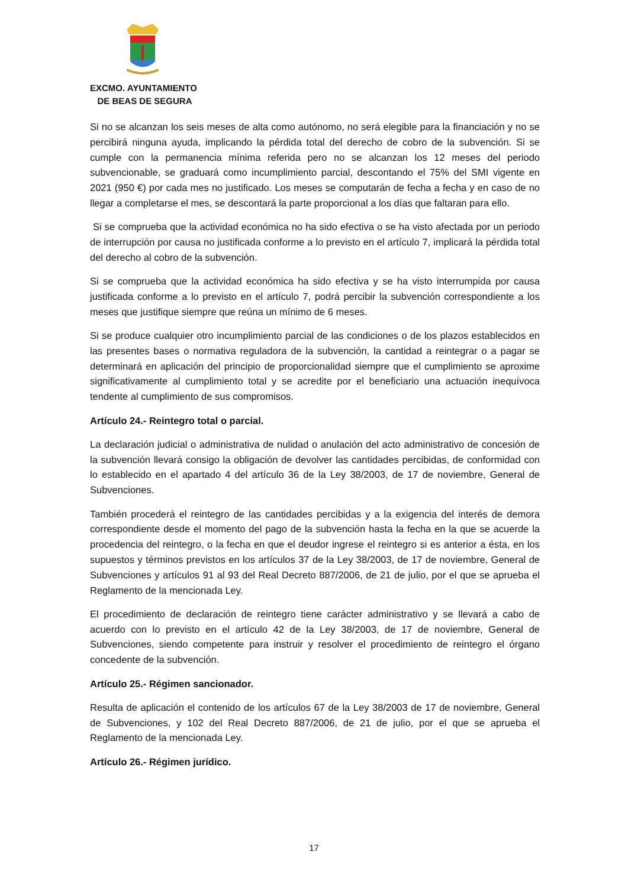EXCMO. AYUNTAMIENTO
DE BEAS DE SEGURA
Si no se alcanzan los seis meses de alta como autónomo, no será elegible para la financiación y no se percibirá ninguna ayuda, implicando la pérdida total del derecho de cobro de la subvención. Si se cumple con la permanencia mínima referida pero no se alcanzan los 12 meses del periodo subvencionable, se graduará como incumplimiento parcial, descontando el 75% del SMI vigente en 2021 (950 €) por cada mes no justificado. Los meses se computarán de fecha a fecha y en caso de no llegar a completarse el mes, se descontará la parte proporcional a los días que faltaran para ello.
Si se comprueba que la actividad económica no ha sido efectiva o se ha visto afectada por un periodo de interrupción por causa no justificada conforme a lo previsto en el artículo 7, implicará la pérdida total del derecho al cobro de la subvención.
Si se comprueba que la actividad económica ha sido efectiva y se ha visto interrumpida por causa justificada conforme a lo previsto en el artículo 7, podrá percibir la subvención correspondiente a los meses que justifique siempre que reúna un mínimo de 6 meses.
Si se produce cualquier otro incumplimiento parcial de las condiciones o de los plazos establecidos en las presentes bases o normativa reguladora de la subvención, la cantidad a reintegrar o a pagar se determinará en aplicación del principio de proporcionalidad siempre que el cumplimiento se aproxime significativamente al cumplimiento total y se acredite por el beneficiario una actuación inequívoca tendente al cumplimiento de sus compromisos.
Artículo 24.- Reintegro total o parcial.
La declaración judicial o administrativa de nulidad o anulación del acto administrativo de concesión de la subvención llevará consigo la obligación de devolver las cantidades percibidas, de conformidad con lo establecido en el apartado 4 del artículo 36 de la Ley 38/2003, de 17 de noviembre, General de Subvenciones.
También procederá el reintegro de las cantidades percibidas y a la exigencia del interés de demora correspondiente desde el momento del pago de la subvención hasta la fecha en la que se acuerde la procedencia del reintegro, o la fecha en que el deudor ingrese el reintegro si es anterior a ésta, en los supuestos y términos previstos en los artículos 37 de la Ley 38/2003, de 17 de noviembre, General de Subvenciones y artículos 91 al 93 del Real Decreto 887/2006, de 21 de julio, por el que se aprueba el Reglamento de la mencionada Ley.
El procedimiento de declaración de reintegro tiene carácter administrativo y se llevará a cabo de acuerdo con lo previsto en el artículo 42 de la Ley 38/2003, de 17 de noviembre, General de Subvenciones, siendo competente para instruir y resolver el procedimiento de reintegro el órgano concedente de la subvención.
Artículo 25.- Régimen sancionador.
Resulta de aplicación el contenido de los artículos 67 de la Ley 38/2003 de 17 de noviembre, General de Subvenciones, y 102 del Real Decreto 887/2006, de 21 de julio, por el que se aprueba el Reglamento de la mencionada Ley.
Artículo 26.- Régimen jurídico.
17